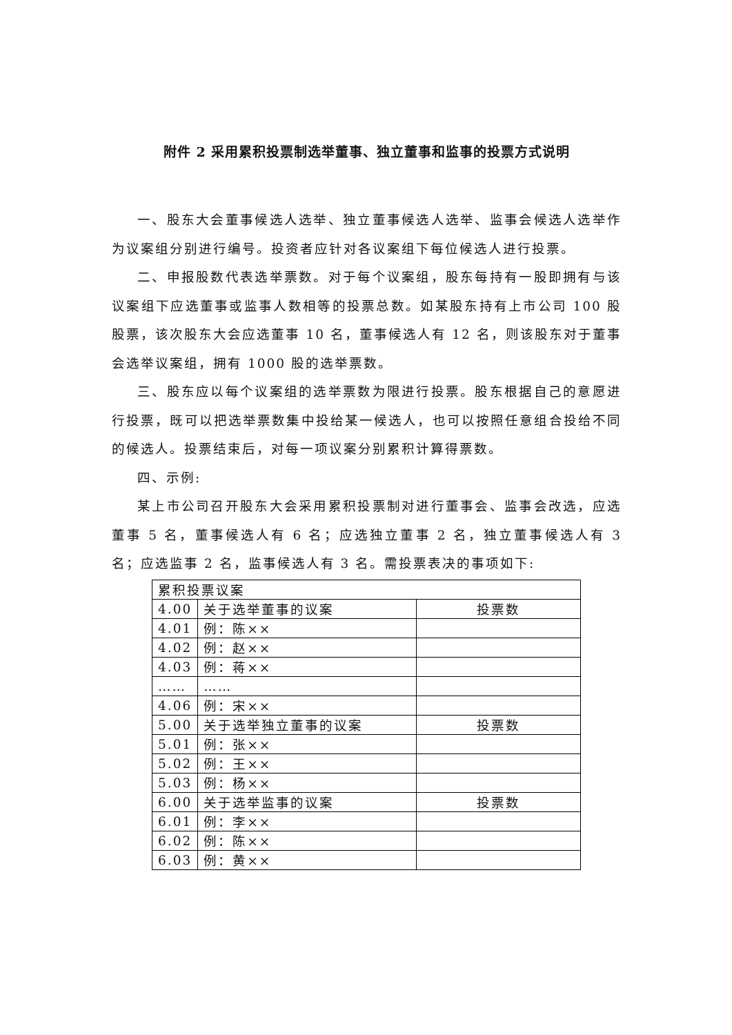附件 2 采用累积投票制选举董事、独立董事和监事的投票方式说明
一、股东大会董事候选人选举、独立董事候选人选举、监事会候选人选举作为议案组分别进行编号。投资者应针对各议案组下每位候选人进行投票。
二、申报股数代表选举票数。对于每个议案组，股东每持有一股即拥有与该议案组下应选董事或监事人数相等的投票总数。如某股东持有上市公司 100 股股票，该次股东大会应选董事 10 名，董事候选人有 12 名，则该股东对于董事会选举议案组，拥有 1000 股的选举票数。
三、股东应以每个议案组的选举票数为限进行投票。股东根据自己的意愿进行投票，既可以把选举票数集中投给某一候选人，也可以按照任意组合投给不同的候选人。投票结束后，对每一项议案分别累积计算得票数。
四、示例:
某上市公司召开股东大会采用累积投票制对进行董事会、监事会改选，应选董事 5 名，董事候选人有 6 名；应选独立董事 2 名，独立董事候选人有 3 名；应选监事 2 名，监事候选人有 3 名。需投票表决的事项如下:
| 累积投票议案 | | |
| 4.00 | 关于选举董事的议案 | 投票数 |
| 4.01 | 例：陈×× | |
| 4.02 | 例：赵×× | |
| 4.03 | 例：蒋×× | |
| …… | …… | |
| 4.06 | 例：宋×× | |
| 5.00 | 关于选举独立董事的议案 | 投票数 |
| 5.01 | 例：张×× | |
| 5.02 | 例：王×× | |
| 5.03 | 例：杨×× | |
| 6.00 | 关于选举监事的议案 | 投票数 |
| 6.01 | 例：李×× | |
| 6.02 | 例：陈×× | |
| 6.03 | 例：黄×× | |